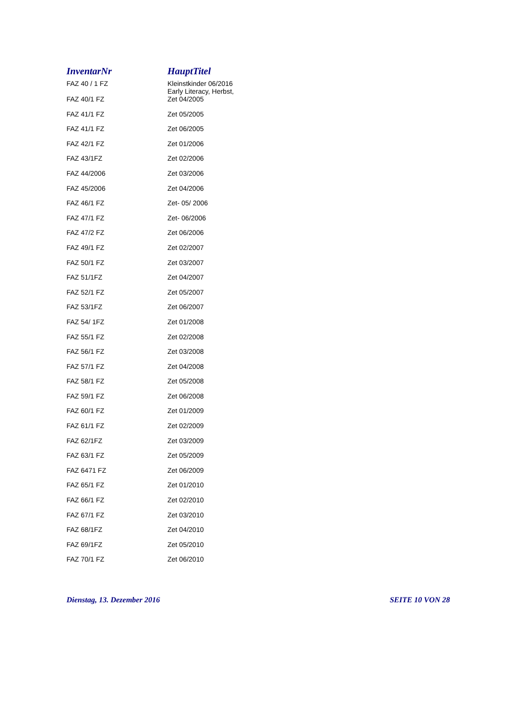| InventarNr | HauptTitel |
| --- | --- |
| FAZ 40 / 1 FZ | Kleinstkinder 06/2016 Early Literacy, Herbst, |
| FAZ 40/1 FZ | Zet 04/2005 |
| FAZ 41/1 FZ | Zet 05/2005 |
| FAZ 41/1 FZ | Zet 06/2005 |
| FAZ 42/1 FZ | Zet 01/2006 |
| FAZ 43/1FZ | Zet 02/2006 |
| FAZ 44/2006 | Zet 03/2006 |
| FAZ 45/2006 | Zet 04/2006 |
| FAZ 46/1 FZ | Zet- 05/ 2006 |
| FAZ 47/1 FZ | Zet- 06/2006 |
| FAZ 47/2 FZ | Zet 06/2006 |
| FAZ 49/1 FZ | Zet 02/2007 |
| FAZ 50/1 FZ | Zet 03/2007 |
| FAZ 51/1FZ | Zet 04/2007 |
| FAZ 52/1 FZ | Zet 05/2007 |
| FAZ 53/1FZ | Zet 06/2007 |
| FAZ 54/ 1FZ | Zet 01/2008 |
| FAZ 55/1 FZ | Zet 02/2008 |
| FAZ 56/1 FZ | Zet 03/2008 |
| FAZ 57/1 FZ | Zet 04/2008 |
| FAZ 58/1 FZ | Zet 05/2008 |
| FAZ 59/1 FZ | Zet 06/2008 |
| FAZ 60/1 FZ | Zet 01/2009 |
| FAZ 61/1 FZ | Zet 02/2009 |
| FAZ 62/1FZ | Zet 03/2009 |
| FAZ 63/1 FZ | Zet 05/2009 |
| FAZ 6471 FZ | Zet 06/2009 |
| FAZ 65/1 FZ | Zet 01/2010 |
| FAZ 66/1 FZ | Zet 02/2010 |
| FAZ 67/1 FZ | Zet 03/2010 |
| FAZ 68/1FZ | Zet 04/2010 |
| FAZ 69/1FZ | Zet 05/2010 |
| FAZ 70/1 FZ | Zet 06/2010 |
Dienstag, 13. Dezember 2016 SEITE 10 VON 28